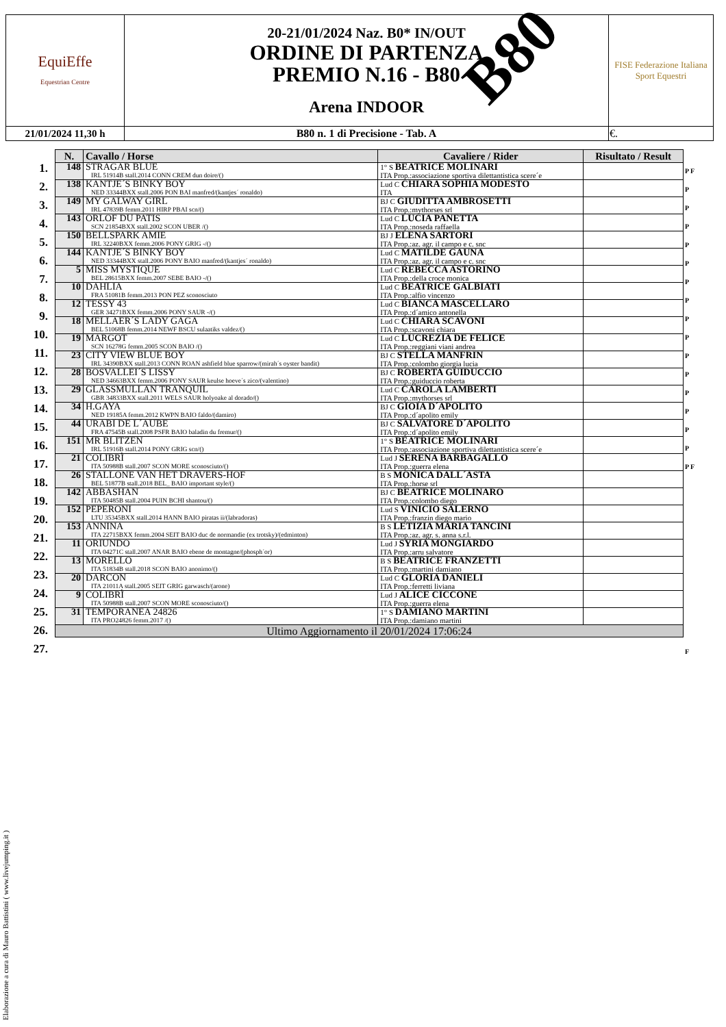| EquiEffe Equestrian Centre | 20-21/01/2024 Naz. B0* IN/OUT ORDINE DI PARTENZA PREMIO N.16 - B80 Arena INDOOR | FISE Federazione Italiana Sport Equestri |
| 21/01/2024 11,30 h | B80 n. 1 di Precisione - Tab. A | €. |
B80
1.
2.
3.
4.
5.
6.
7.
8.
9.
10.
11.
12.
13.
14.
15.
16.
17.
18.
19.
20.
21.
22.
23.
24.
25.
26.
27.
P F
P
P
P
P
P
P
P
P
P
P
P
P
P
P
P
P F
F
| N. | Cavallo / Horse | Cavaliere / Rider | Risultato / Result |
| --- | --- | --- | --- |
| 148 | STRAGAR BLUE IRL 51914B stall.2014 CONN CREM dun doire/() | 1° S BEATRICE MOLINARI ITA Prop.:associazione sportiva dilettantistica scere´e | |
| 138 | KANTJE´S BINKY BOY NED 33344BXX stall.2006 PON BAI manfred/(kantjes´ ronaldo) | Lud C CHIARA SOPHIA MODESTO ITA | |
| 149 | MY GALWAY GIRL IRL 47839B femm.2011 HIRP PBAI scn/() | BJ C GIUDITTA AMBROSETTI ITA Prop.:mythorses srl | |
| 143 | ORLOF DU PATIS SCN 21854BXX stall.2002 SCON UBER /() | Lud C LUCIA PANETTA ITA Prop.:noseda raffaella | |
| 150 | BELLSPARK AMIE IRL 32240BXX femm.2006 PONY GRIG -/() | BJ J ELENA SARTORI ITA Prop.:az. agr. il campo e c. snc | |
| 144 | KANTJE´S BINKY BOY NED 33344BXX stall.2006 PONY BAIO manfred/(kantjes´ ronaldo) | Lud C MATILDE GAUNA ITA Prop.:az. agr. il campo e c. snc | |
| 5 | MISS MYSTIQUE BEL 28615BXX femm.2007 SEBE BAIO -/() | Lud C REBECCA ASTORINO ITA Prop.:della croce monica | |
| 10 | DAHLIA FRA 51081B femm.2013 PON PEZ sconosciuto | Lud C BEATRICE GALBIATI ITA Prop.:alfio vincenzo | |
| 12 | TESSY 43 GER 34271BXX femm.2006 PONY SAUR -/() | Lud C BIANCA MASCELLARO ITA Prop.:d´amico antonella | |
| 18 | MELLAER´S LADY GAGA BEL 51068B femm.2014 NEWF BSCU sulaatiks valdez/() | Lud C CHIARA SCAVONI ITA Prop.:scavoni chiara | |
| 19 | MARGOT SCN 16278G femm.2005 SCON BAIO /() | Lud C LUCREZIA DE FELICE ITA Prop.:reggiani viani andrea | |
| 23 | CITY VIEW BLUE BOY IRL 34390BXX stall.2013 CONN ROAN ashfield blue sparrow/(mirah´s oyster bandit) | BJ C STELLA MANFRIN ITA Prop.:colombo giorgia lucia | |
| 28 | BOSVALLEI´S LISSY NED 34663BXX femm.2006 PONY SAUR keulse hoeve´s zico/(valentino) | BJ C ROBERTA GUIDUCCIO ITA Prop.:guiduccio roberta | |
| 29 | GLASSMULLAN TRANQUIL GBR 34833BXX stall.2011 WELS SAUR holyoake al dorado/() | Lud C CAROLA LAMBERTI ITA Prop.:mythorses srl | |
| 34 | H.GAYA NED 19185A femm.2012 KWPN BAIO faldo/(damiro) | BJ C GIOIA D´APOLITO ITA Prop.:d´apolito emily | |
| 44 | URABI DE L´AUBE FRA 47545B stall.2008 PSFR BAIO baladin du fremur/() | BJ C SALVATORE D´APOLITO ITA Prop.:d´apolito emily | |
| 151 | MR BLITZEN IRL 51916B stall.2014 PONY GRIG scn/() | 1° S BEATRICE MOLINARI ITA Prop.:associazione sportiva dilettantistica scere´e | |
| 21 | COLIBRÌ ITA 50988B stall.2007 SCON MORE sconosciuto/() | Lud J SERENA BARBAGALLO ITA Prop.:guerra elena | |
| 26 | STALLONE VAN HET DRAVERS-HOF BEL 51877B stall.2018 BEL_ BAIO important style/() | B S MONICA DALL´ASTA ITA Prop.:horse srl | |
| 142 | ABBASHAN ITA 50485B stall.2004 PUIN BCHI shantou/() | BJ C BEATRICE MOLINARO ITA Prop.:colombo diego | |
| 152 | PEPERONI LTU 35345BXX stall.2014 HANN BAIO piratas ii/(labradoras) | Lud S VINICIO SALERNO ITA Prop.:franzin diego mario | |
| 153 | ANNINA ITA 22715BXX femm.2004 SEIT BAIO duc de normandie (ex trotsky)/(edminton) | B S LETIZIA MARIA TANCINI ITA Prop.:az. agr. s. anna s.r.l. | |
| 11 | ORIUNDO ITA 04271C stall.2007 ANAR BAIO ebene de montagne/(phosph´or) | Lud J SYRIA MONGIARDO ITA Prop.:arru salvatore | |
| 13 | MORELLO ITA 51834B stall.2018 SCON BAIO anonimo/() | B S BEATRICE FRANZETTI ITA Prop.:martini damiano | |
| 20 | DARCON ITA 21011A stall.2005 SEIT GRIG garwasch/(arone) | Lud C GLORIA DANIELI ITA Prop.:ferretti liviana | |
| 9 | COLIBRÌ ITA 50988B stall.2007 SCON MORE sconosciuto/() | Lud J ALICE CICCONE ITA Prop.:guerra elena | |
| 31 | TEMPORANEA 24826 ITA PRO24826 femm.2017 /() | 1° S DAMIANO MARTINI ITA Prop.:damiano martini | |
| Ultimo Aggiornamento il 20/01/2024 17:06:24 | | | |
Elaborazione a cura di Mauro Battistini ( www.livejumping.it )